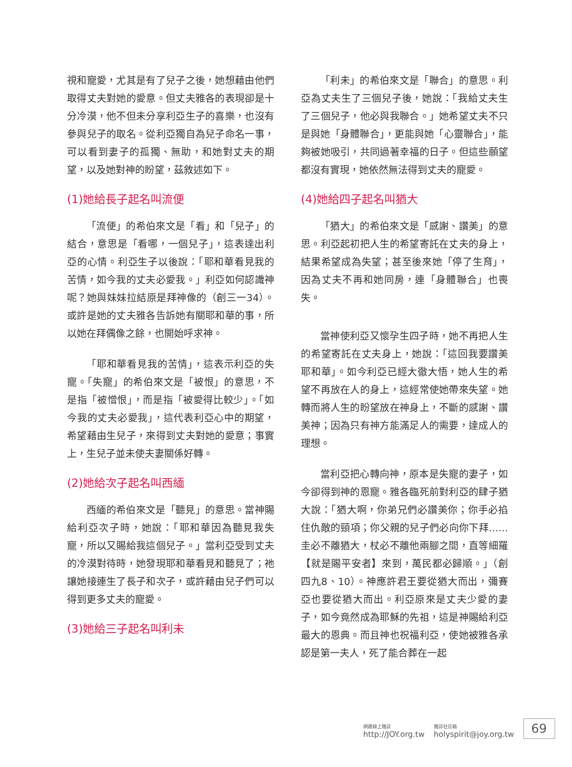視和寵愛，尤其是有了兒子之後，她想藉由他們取得丈夫對她的愛意。但丈夫雅各的表現卻是十分冷漠，他不但未分享利亞生子的喜樂，也沒有參與兒子的取名。從利亞獨自為兒子命名一事，可以看到妻子的孤獨、無助，和她對丈夫的期望，以及她對神的盼望，茲敘述如下。
(1)她給長子起名叫流便
「流便」的希伯來文是「看」和「兒子」的結合，意思是「看哪，一個兒子」，這表達出利亞的心情。利亞生子以後說：「耶和華看見我的苦情，如今我的丈夫必愛我。」利亞如何認識神呢？她與妹妹拉結原是拜神像的（創三一34）。或許是她的丈夫雅各告訴她有關耶和華的事，所以她在拜偶像之餘，也開始呼求神。
「耶和華看見我的苦情」，這表示利亞的失寵。「失寵」的希伯來文是「被恨」的意思，不是指「被憎恨」，而是指「被愛得比較少」。「如今我的丈夫必愛我」，這代表利亞心中的期望，希望藉由生兒子，來得到丈夫對她的愛意；事實上，生兒子並未使夫妻關係好轉。
(2)她給次子起名叫西緬
西緬的希伯來文是「聽見」的意思。當神賜給利亞次子時，她說：「耶和華因為聽見我失寵，所以又賜給我這個兒子。」當利亞受到丈夫的冷漠對待時，她發現耶和華看見和聽見了；祂讓她接連生了長子和次子，或許藉由兒子們可以得到更多丈夫的寵愛。
(3)她給三子起名叫利未
「利未」的希伯來文是「聯合」的意思。利亞為丈夫生了三個兒子後，她說：「我給丈夫生了三個兒子，他必與我聯合。」她希望丈夫不只是與她「身體聯合」，更能與她「心靈聯合」，能夠被她吸引，共同過著幸福的日子。但這些願望都沒有實現，她依然無法得到丈夫的寵愛。
(4)她給四子起名叫猶大
「猶大」的希伯來文是「感謝、讚美」的意思。利亞起初把人生的希望寄託在丈夫的身上，結果希望成為失望；甚至後來她「停了生育」，因為丈夫不再和她同房，連「身體聯合」也喪失。
當神使利亞又懷孕生四子時，她不再把人生的希望寄託在丈夫身上，她說：「這回我要讚美耶和華」。如今利亞已經大徹大悟，她人生的希望不再放在人的身上，這經常使她帶來失望。她轉而將人生的盼望放在神身上，不斷的感謝、讚美神；因為只有神方能滿足人的需要，達成人的理想。
當利亞把心轉向神，原本是失寵的妻子，如今卻得到神的恩寵。雅各臨死前對利亞的肆子猶大說：「猶大啊，你弟兄們必讚美你；你手必掐住仇敵的頸項；你父親的兒子們必向你下拜……圭必不離猶大，杖必不離他兩腳之間，直等細羅【就是賜平安者】來到，萬民都必歸順。」（創四九8、10）。神應許君王要從猶大而出，彌賽亞也要從猶大而出。利亞原來是丈夫少愛的妻子，如今竟然成為耶穌的先祖，這是神賜給利亞最大的恩典。而且神也祝福利亞，使她被雅各承認是第一夫人，死了能合葬在一起
網路線上雜誌
http://JOY.org.tw
雜誌社信箱
holyspirit@joy.org.tw
69